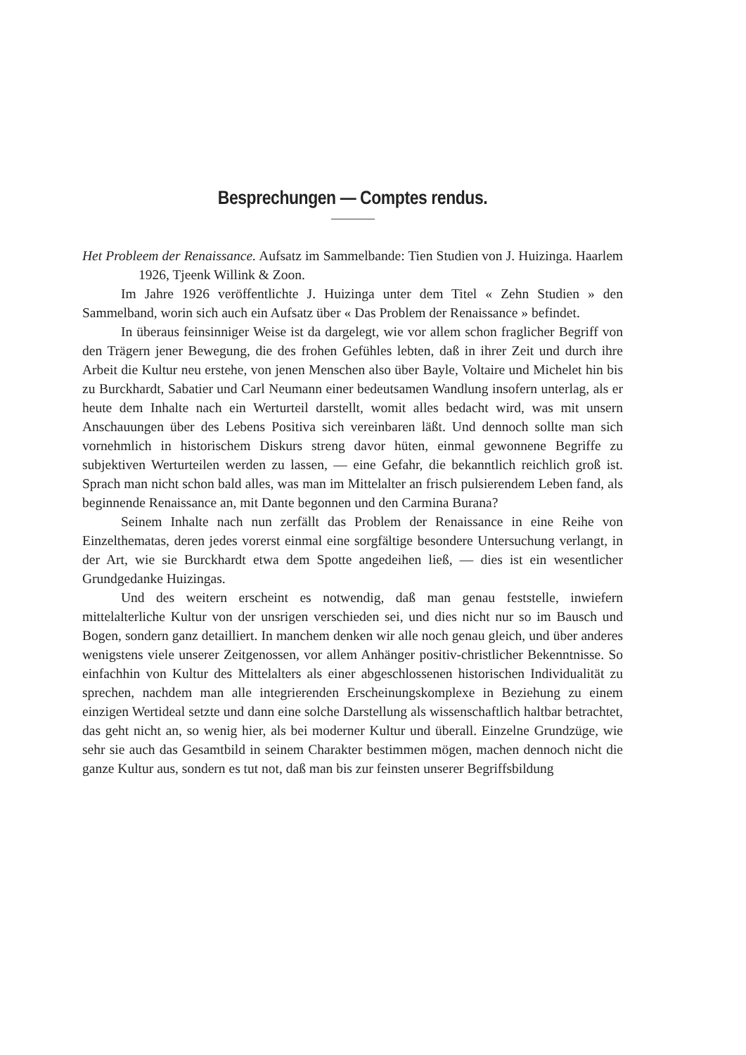Besprechungen — Comptes rendus.
Het Probleem der Renaissance. Aufsatz im Sammelbande: Tien Studien von J. Huizinga. Haarlem 1926, Tjeenk Willink & Zoon.
Im Jahre 1926 veröffentlichte J. Huizinga unter dem Titel « Zehn Studien » den Sammelband, worin sich auch ein Aufsatz über « Das Problem der Renaissance » befindet.
In überaus feinsinniger Weise ist da dargelegt, wie vor allem schon fraglicher Begriff von den Trägern jener Bewegung, die des frohen Gefühles lebten, daß in ihrer Zeit und durch ihre Arbeit die Kultur neu erstehe, von jenen Menschen also über Bayle, Voltaire und Michelet hin bis zu Burckhardt, Sabatier und Carl Neumann einer bedeutsamen Wandlung insofern unterlag, als er heute dem Inhalte nach ein Werturteil darstellt, womit alles bedacht wird, was mit unsern Anschauungen über des Lebens Positiva sich vereinbaren läßt. Und dennoch sollte man sich vornehmlich in historischem Diskurs streng davor hüten, einmal gewonnene Begriffe zu subjektiven Werturteilen werden zu lassen, — eine Gefahr, die bekanntlich reichlich groß ist. Sprach man nicht schon bald alles, was man im Mittelalter an frisch pulsierendem Leben fand, als beginnende Renaissance an, mit Dante begonnen und den Carmina Burana?
Seinem Inhalte nach nun zerfällt das Problem der Renaissance in eine Reihe von Einzelthematas, deren jedes vorerst einmal eine sorgfältige besondere Untersuchung verlangt, in der Art, wie sie Burckhardt etwa dem Spotte angedeihen ließ, — dies ist ein wesentlicher Grundgedanke Huizingas.
Und des weitern erscheint es notwendig, daß man genau feststelle, inwiefern mittelalterliche Kultur von der unsrigen verschieden sei, und dies nicht nur so im Bausch und Bogen, sondern ganz detailliert. In manchem denken wir alle noch genau gleich, und über anderes wenigstens viele unserer Zeitgenossen, vor allem Anhänger positiv-christlicher Bekenntnisse. So einfachhin von Kultur des Mittelalters als einer abgeschlossenen historischen Individualität zu sprechen, nachdem man alle integrierenden Erscheinungskomplexe in Beziehung zu einem einzigen Wertideal setzte und dann eine solche Darstellung als wissenschaftlich haltbar betrachtet, das geht nicht an, so wenig hier, als bei moderner Kultur und überall. Einzelne Grundzüge, wie sehr sie auch das Gesamtbild in seinem Charakter bestimmen mögen, machen dennoch nicht die ganze Kultur aus, sondern es tut not, daß man bis zur feinsten unserer Begriffsbildung